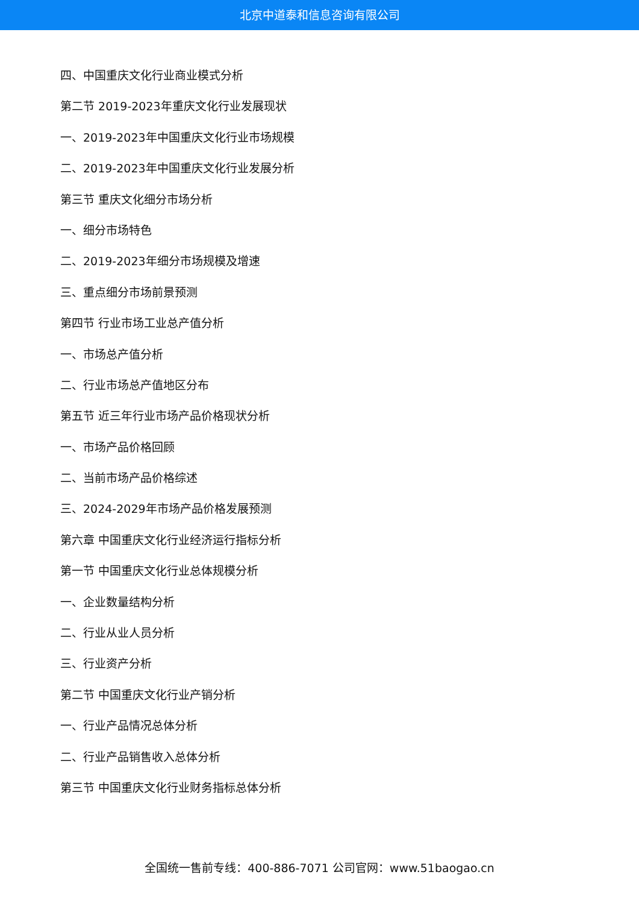北京中道泰和信息咨询有限公司
四、中国重庆文化行业商业模式分析
第二节 2019-2023年重庆文化行业发展现状
一、2019-2023年中国重庆文化行业市场规模
二、2019-2023年中国重庆文化行业发展分析
第三节 重庆文化细分市场分析
一、细分市场特色
二、2019-2023年细分市场规模及增速
三、重点细分市场前景预测
第四节 行业市场工业总产值分析
一、市场总产值分析
二、行业市场总产值地区分布
第五节 近三年行业市场产品价格现状分析
一、市场产品价格回顾
二、当前市场产品价格综述
三、2024-2029年市场产品价格发展预测
第六章 中国重庆文化行业经济运行指标分析
第一节 中国重庆文化行业总体规模分析
一、企业数量结构分析
二、行业从业人员分析
三、行业资产分析
第二节 中国重庆文化行业产销分析
一、行业产品情况总体分析
二、行业产品销售收入总体分析
第三节 中国重庆文化行业财务指标总体分析
全国统一售前专线：400-886-7071 公司官网：www.51baogao.cn